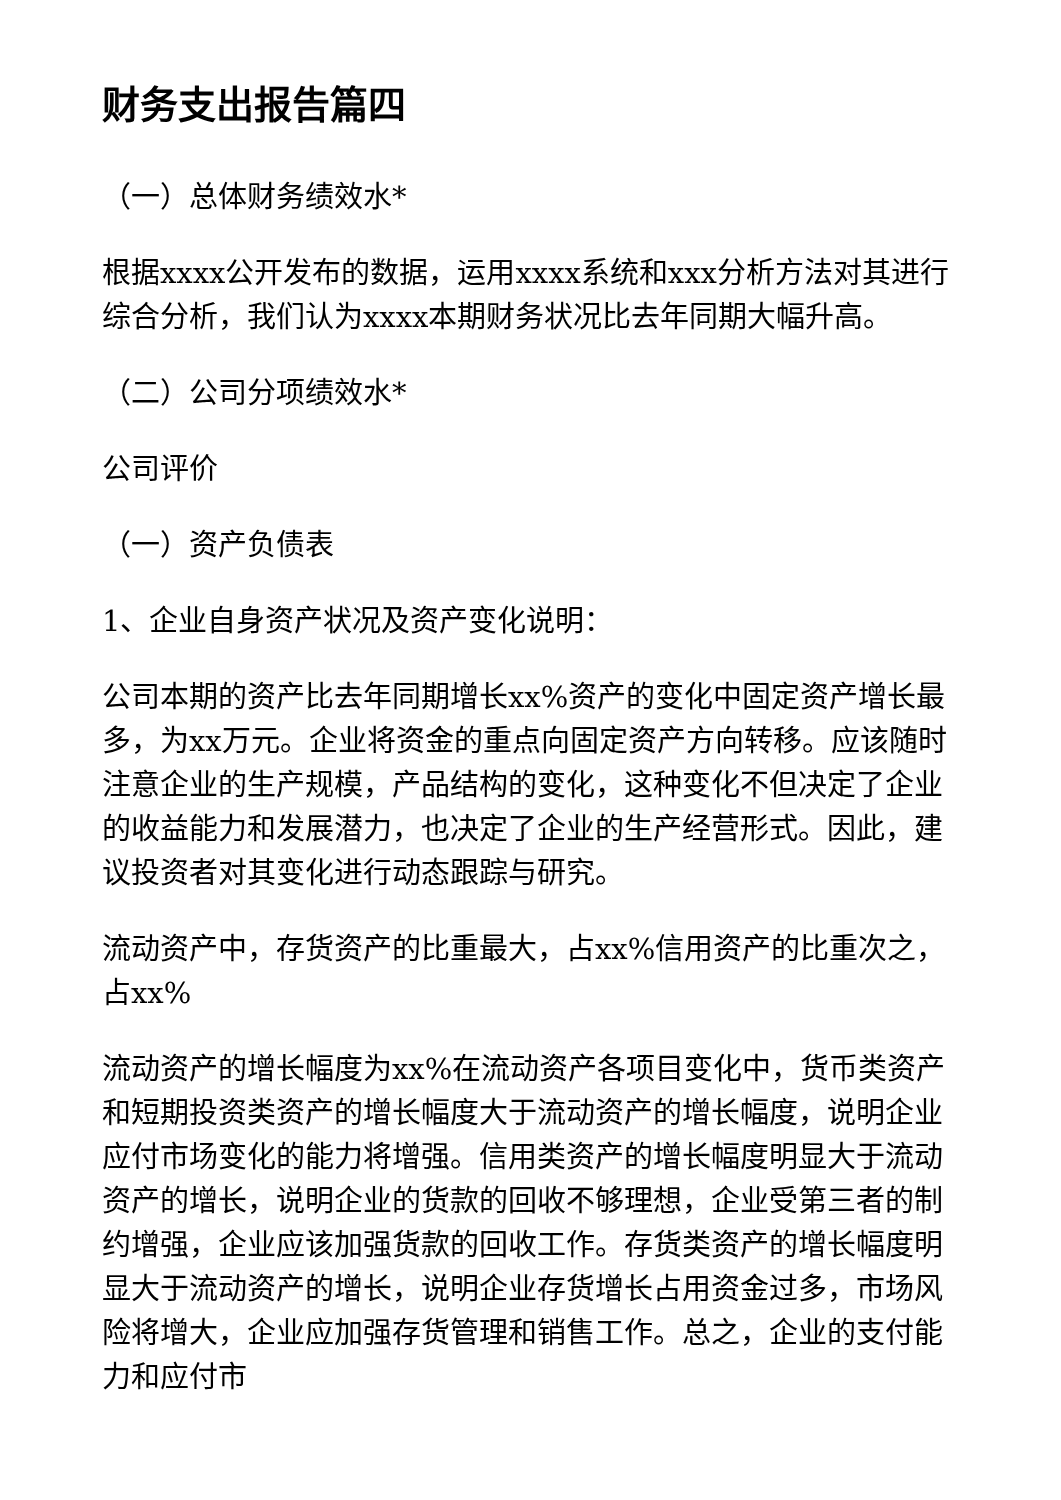财务支出报告篇四
（一）总体财务绩效水*
根据xxxx公开发布的数据，运用xxxx系统和xxx分析方法对其进行综合分析，我们认为xxxx本期财务状况比去年同期大幅升高。
（二）公司分项绩效水*
公司评价
（一）资产负债表
1、企业自身资产状况及资产变化说明：
公司本期的资产比去年同期增长xx%资产的变化中固定资产增长最多，为xx万元。企业将资金的重点向固定资产方向转移。应该随时注意企业的生产规模，产品结构的变化，这种变化不但决定了企业的收益能力和发展潜力，也决定了企业的生产经营形式。因此，建议投资者对其变化进行动态跟踪与研究。
流动资产中，存货资产的比重最大，占xx%信用资产的比重次之，占xx%
流动资产的增长幅度为xx%在流动资产各项目变化中，货币类资产和短期投资类资产的增长幅度大于流动资产的增长幅度，说明企业应付市场变化的能力将增强。信用类资产的增长幅度明显大于流动资产的增长，说明企业的货款的回收不够理想，企业受第三者的制约增强，企业应该加强货款的回收工作。存货类资产的增长幅度明显大于流动资产的增长，说明企业存货增长占用资金过多，市场风险将增大，企业应加强存货管理和销售工作。总之，企业的支付能力和应付市